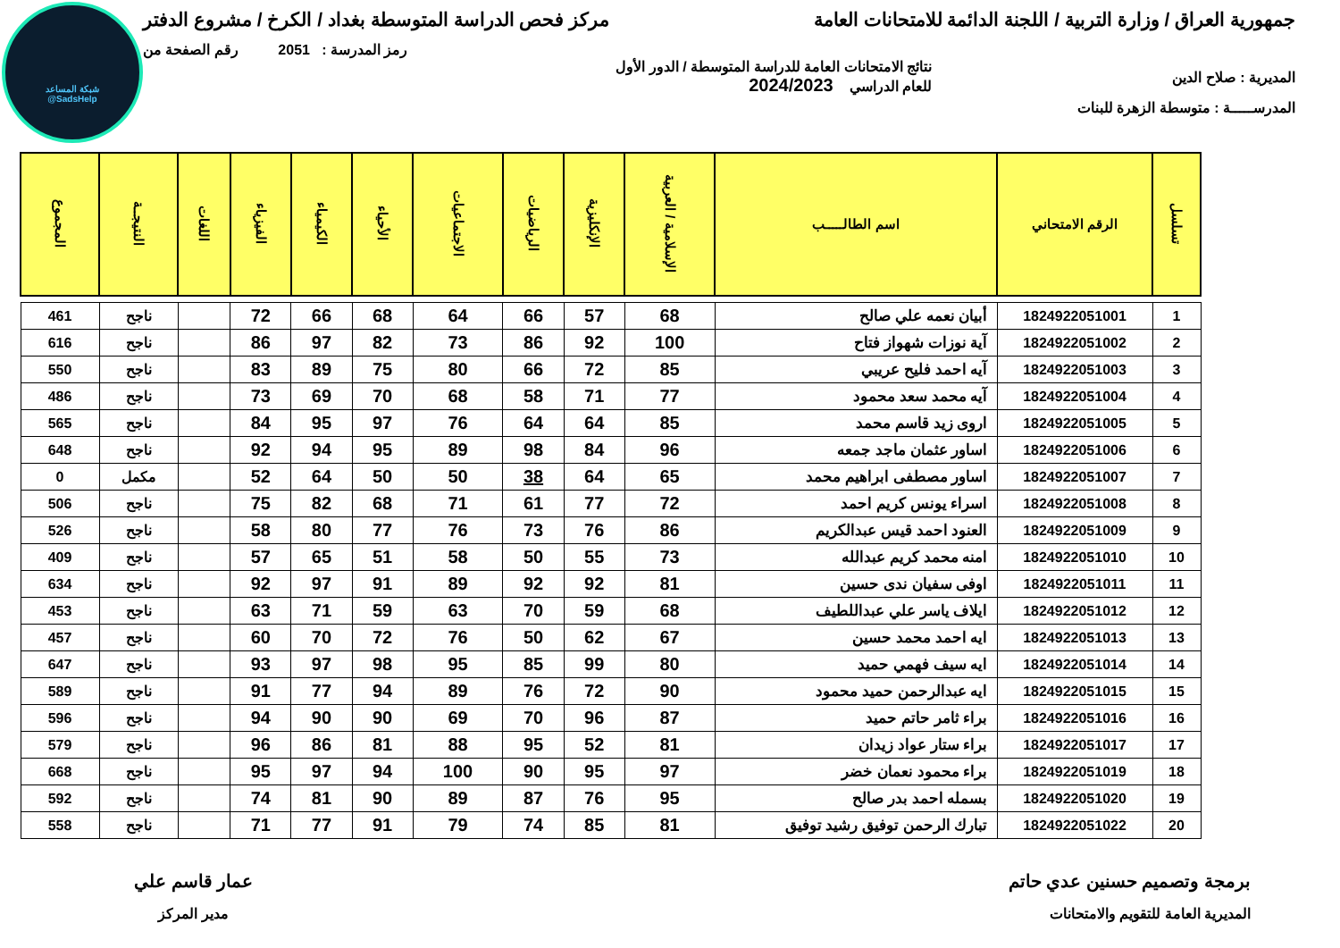شبكة المساعد
@SadsHelp
جمهورية العراق / وزارة التربية / اللجنة الدائمة للامتحانات العامة مركز فحص الدراسة المتوسطة بغداد / الكرخ / مشروع الدفتر
رمز المدرسة : 2051 رقم الصفحة من
المديرية : صلاح الدين نتائج الامتحانات العامة للدراسة المتوسطة / الدور الأول
للعام الدراسي 2024/2023
المدرســـــة : متوسطة الزهرة للبنات
| تسلسل | الرقم الامتحاني | اسم الطالـــــب | الإسلامية / العربية | الإنكليزية | الرياضيات | الاجتماعيات | الأحياء | الكيمياء | الفيزياء | اللغات | النتيجــة | المجموع |
| --- | --- | --- | --- | --- | --- | --- | --- | --- | --- | --- | --- | --- |
| 1 | 1824922051001 | أبيان نعمه علي صالح | 68 | 57 | 66 | 64 | 68 | 66 | 72 | | ناجح | 461 |
| 2 | 1824922051002 | آية نوزات شهواز فتاح | 100 | 92 | 86 | 73 | 82 | 97 | 86 | | ناجح | 616 |
| 3 | 1824922051003 | آيه احمد فليح عريبي | 85 | 72 | 66 | 80 | 75 | 89 | 83 | | ناجح | 550 |
| 4 | 1824922051004 | آيه محمد سعد محمود | 77 | 71 | 58 | 68 | 70 | 69 | 73 | | ناجح | 486 |
| 5 | 1824922051005 | اروى زيد قاسم محمد | 85 | 64 | 64 | 76 | 97 | 95 | 84 | | ناجح | 565 |
| 6 | 1824922051006 | اساور عثمان ماجد جمعه | 96 | 84 | 98 | 89 | 95 | 94 | 92 | | ناجح | 648 |
| 7 | 1824922051007 | اساور مصطفى ابراهيم محمد | 65 | 64 | 38 | 50 | 50 | 64 | 52 | | مكمل | 0 |
| 8 | 1824922051008 | اسراء يونس كريم احمد | 72 | 77 | 61 | 71 | 68 | 82 | 75 | | ناجح | 506 |
| 9 | 1824922051009 | العنود احمد قيس عبدالكريم | 86 | 76 | 73 | 76 | 77 | 80 | 58 | | ناجح | 526 |
| 10 | 1824922051010 | امنه محمد كريم عبدالله | 73 | 55 | 50 | 58 | 51 | 65 | 57 | | ناجح | 409 |
| 11 | 1824922051011 | اوفى سفيان ندى حسين | 81 | 92 | 92 | 89 | 91 | 97 | 92 | | ناجح | 634 |
| 12 | 1824922051012 | ايلاف ياسر علي عبداللطيف | 68 | 59 | 70 | 63 | 59 | 71 | 63 | | ناجح | 453 |
| 13 | 1824922051013 | ايه احمد محمد حسين | 67 | 62 | 50 | 76 | 72 | 70 | 60 | | ناجح | 457 |
| 14 | 1824922051014 | ايه سيف فهمي حميد | 80 | 99 | 85 | 95 | 98 | 97 | 93 | | ناجح | 647 |
| 15 | 1824922051015 | ايه عبدالرحمن حميد محمود | 90 | 72 | 76 | 89 | 94 | 77 | 91 | | ناجح | 589 |
| 16 | 1824922051016 | براء ثامر حاتم حميد | 87 | 96 | 70 | 69 | 90 | 90 | 94 | | ناجح | 596 |
| 17 | 1824922051017 | براء ستار عواد زيدان | 81 | 52 | 95 | 88 | 81 | 86 | 96 | | ناجح | 579 |
| 18 | 1824922051019 | براء محمود نعمان خضر | 97 | 95 | 90 | 100 | 94 | 97 | 95 | | ناجح | 668 |
| 19 | 1824922051020 | بسمله احمد بدر صالح | 95 | 76 | 87 | 89 | 90 | 81 | 74 | | ناجح | 592 |
| 20 | 1824922051022 | تبارك الرحمن توفيق رشيد توفيق | 81 | 85 | 74 | 79 | 91 | 77 | 71 | | ناجح | 558 |
برمجة وتصميم حسنين عدي حاتم
المديرية العامة للتقويم والامتحانات
عمار قاسم علي
مدير المركز